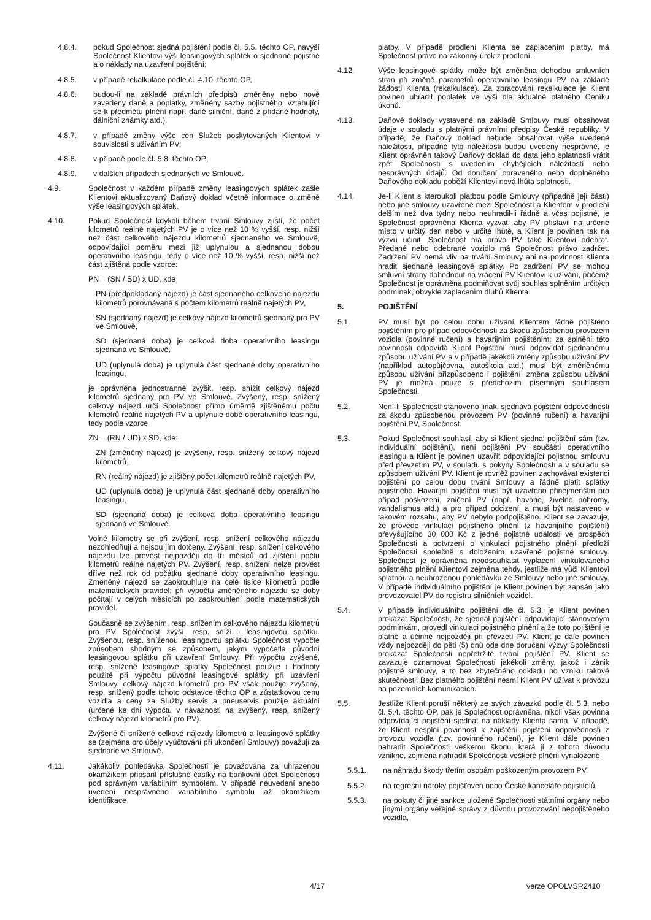4.8.4. pokud Společnost sjedná pojištění podle čl. 5.5. těchto OP, navýší Společnost Klientovi výši leasingových splátek o sjednané pojistné a o náklady na uzavření pojištění;
4.8.5. v případě rekalkulace podle čl. 4.10. těchto OP,
4.8.6. budou-li na základě právních předpisů změněny nebo nově zavedeny daně a poplatky, změněny sazby pojistného, vztahující se k předmětu plnění např. daně silniční, daně z přidané hodnoty, dálniční známky atd.),
4.8.7. v případě změny výše cen Služeb poskytovaných Klientovi v souvislosti s užíváním PV;
4.8.8. v případě podle čl. 5.8. těchto OP;
4.8.9. v dalších případech sjednaných ve Smlouvě.
4.9. Společnost v každém případě změny leasingových splátek zašle Klientovi aktualizovaný Daňový doklad včetně informace o změně výše leasingových splátek.
4.10. Pokud Společnost kdykoli během trvání Smlouvy zjistí, že počet kilometrů reálně najetých PV je o více než 10 % vyšší, resp. nižší než část celkového nájezdu kilometrů sjednaného ve Smlouvě, odpovídající poměru mezi již uplynulou a sjednanou dobou operativního leasingu, tedy o více než 10 % vyšší, resp. nižší než část zjištěná podle vzorce:
PN = (SN / SD) x UD, kde
PN (předpokládaný nájezd) je část sjednaného celkového nájezdu kilometrů porovnávaná s počtem kilometrů reálně najetých PV,
SN (sjednaný nájezd) je celkový nájezd kilometrů sjednaný pro PV ve Smlouvě,
SD (sjednaná doba) je celková doba operativního leasingu sjednaná ve Smlouvě,
UD (uplynulá doba) je uplynulá část sjednané doby operativního leasingu,
je oprávněna jednostranně zvýšit, resp. snížit celkový nájezd kilometrů sjednaný pro PV ve Smlouvě. Zvýšený, resp. snížený celkový nájezd určí Společnost přímo úměrně zjištěnému počtu kilometrů reálně najetých PV a uplynulé době operativního leasingu, tedy podle vzorce
ZN = (RN / UD) x SD, kde:
ZN (změněný nájezd) je zvýšený, resp. snížený celkový nájezd kilometrů,
RN (reálný nájezd) je zjištěný počet kilometrů reálně najetých PV,
UD (uplynulá doba) je uplynulá část sjednané doby operativního leasingu,
SD (sjednaná doba) je celková doba operativního leasingu sjednaná ve Smlouvě.
Volné kilometry se při zvýšení, resp. snížení celkového nájezdu nezohledňují a nejsou jím dotčeny. Zvýšení, resp. snížení celkového nájezdu lze provést nejpozději do tří měsíců od zjištění počtu kilometrů reálně najetých PV. Zvýšení, resp. snížení nelze provést dříve než rok od počátku sjednané doby operativního leasingu. Změněný nájezd se zaokrouhluje na celé tisíce kilometrů podle matematických pravidel; při výpočtu změněného nájezdu se doby počítají v celých měsících po zaokrouhlení podle matematických pravidel.
Současně se zvýšením, resp. snížením celkového nájezdu kilometrů pro PV Společnost zvýší, resp. sníží i leasingovou splátku. Zvýšenou, resp. sníženou leasingovou splátku Společnost vypočte způsobem shodným se způsobem, jakým vypočetla původní leasingovou splátku při uzavření Smlouvy. Při výpočtu zvýšené, resp. snížené leasingové splátky Společnost použije i hodnoty použité při výpočtu původní leasingové splátky při uzavření Smlouvy, celkový nájezd kilometrů pro PV však použije zvýšený, resp. snížený podle tohoto odstavce těchto OP a zůstatkovou cenu vozidla a ceny za Služby servis a pneuservis použije aktuální (určené ke dni výpočtu v návaznosti na zvýšený, resp. snížený celkový nájezd kilometrů pro PV).
Zvýšené či snížené celkové nájezdy kilometrů a leasingové splátky se (zejména pro účely vyúčtování při ukončení Smlouvy) považují za sjednané ve Smlouvě.
4.11. Jakákoliv pohledávka Společnosti je považována za uhrazenou okamžikem připsání příslušné částky na bankovní účet Společnosti pod správným variabilním symbolem. V případě neuvedení anebo uvedení nesprávného variabilního symbolu až okamžikem identifikace
platby. V případě prodlení Klienta se zaplacením platby, má Společnost právo na zákonný úrok z prodlení.
4.12. Výše leasingové splátky může být změněna dohodou smluvních stran při změně parametrů operativního leasingu PV na základě žádosti Klienta (rekalkulace). Za zpracování rekalkulace je Klient povinen uhradit poplatek ve výši dle aktuálně platného Ceníku úkonů.
4.13. Daňové doklady vystavené na základě Smlouvy musí obsahovat údaje v souladu s platnými právními předpisy České republiky. V případě, že Daňový doklad nebude obsahovat výše uvedené náležitosti, případně tyto náležitosti budou uvedeny nesprávně, je Klient oprávněn takový Daňový doklad do data jeho splatnosti vrátit zpět Společnosti s uvedením chybějících náležitostí nebo nesprávných údajů. Od doručení opraveného nebo doplněného Daňového dokladu poběží Klientovi nová lhůta splatnosti.
4.14. Je-li Klient s kteroukoli platbou podle Smlouvy (případně její částí) nebo jiné smlouvy uzavřené mezi Společností a Klientem v prodlení delším než dva týdny nebo neuhradil-li řádně a včas pojistné, je Společnost oprávněna Klienta vyzvat, aby PV přistavil na určené místo v určitý den nebo v určité lhůtě, a Klient je povinen tak na výzvu učinit. Společnost má právo PV také Klientovi odebrat. Předané nebo odebrané vozidlo má Společnost právo zadržet. Zadržení PV nemá vliv na trvání Smlouvy ani na povinnost Klienta hradit sjednané leasingové splátky. Po zadržení PV se mohou smluvní strany dohodnout na vrácení PV Klientovi k užívání, přičemž Společnost je oprávněna podmiňovat svůj souhlas splněním určitých podmínek, obvykle zaplacením dluhů Klienta.
5. POJIŠTĚNÍ
5.1. PV musí být po celou dobu užívání Klientem řádně pojištěno pojištěním pro případ odpovědnosti za škodu způsobenou provozem vozidla (povinné ručení) a havarijním pojištěním; za splnění této povinnosti odpovídá Klient Pojištění musí odpovídat sjednanému způsobu užívání PV a v případě jakékoli změny způsobu užívání PV (například autopůjčovna, autoškola atd.) musí být změněnému způsobu užívání přizpůsobeno i pojištění; změna způsobu užívání PV je možná pouze s předchozím písemným souhlasem Společnosti.
5.2. Není-li Společností stanoveno jinak, sjednává pojištění odpovědnosti za škodu způsobenou provozem PV (povinné ručení) a havarijní pojištění PV, Společnost.
5.3. Pokud Společnost souhlasí, aby si Klient sjednal pojištění sám (tzv. individuální pojištění), není pojištění PV součástí operativního leasingu a Klient je povinen uzavřít odpovídající pojistnou smlouvu před převzetím PV, v souladu s pokyny Společnosti a v souladu se způsobem užívání PV. Klient je rovněž povinen zachovávat existenci pojištění po celou dobu trvání Smlouvy a řádně platit splátky pojistného. Havarijní pojištění musí být uzavřeno přinejmenším pro případ poškození, zničení PV (např. havárie, živelné pohromy, vandalismus atd.) a pro případ odcizení, a musí být nastaveno v takovém rozsahu, aby PV nebylo podpojištěno. Klient se zavazuje, že provede vinkulaci pojistného plnění (z havarijního pojištění) převyšujícího 30 000 Kč z jedné pojistné události ve prospěch Společnosti a potvrzení o vinkulaci pojistného plnění předloží Společnosti společně s doložením uzavřené pojistné smlouvy. Společnost je oprávněna neodsouhlasit vyplacení vinkulovaného pojistného plnění Klientovi zejména tehdy, jestliže má vůči Klientovi splatnou a neuhrazenou pohledávku ze Smlouvy nebo jiné smlouvy. V případě individuálního pojištění je Klient povinen být zapsán jako provozovatel PV do registru silničních vozidel.
5.4. V případě individuálního pojištění dle čl. 5.3. je Klient povinen prokázat Společnosti, že sjednal pojištění odpovídající stanoveným podmínkám, provedl vinkulaci pojistného plnění a že toto pojištění je platné a účinné nejpozději při převzetí PV. Klient je dále povinen vždy nejpozději do pěti (5) dnů ode dne doručení výzvy Společnosti prokázat Společnosti nepřetržité trvání pojištění PV. Klient se zavazuje oznamovat Společnosti jakékoli změny, jakož i zánik pojistné smlouvy, a to bez zbytečného odkladu po vzniku takové skutečnosti. Bez platného pojištění nesmí Klient PV užívat k provozu na pozemních komunikacích.
5.5. Jestliže Klient poruší některý ze svých závazků podle čl. 5.3. nebo čl. 5.4. těchto OP, pak je Společnost oprávněna, nikoli však povinna odpovídající pojištění sjednat na náklady Klienta sama. V případě, že Klient nesplní povinnost k zajištění pojištění odpovědnosti z provozu vozidla (tzv. povinného ručení), je Klient dále povinen nahradit Společnosti veškerou škodu, která jí z tohoto důvodu vznikne, zejména nahradit Společnosti veškeré plnění vynaložené
5.5.1. na náhradu škody třetím osobám poškozeným provozem PV,
5.5.2. na regresní nároky pojišťoven nebo České kanceláře pojistitelů,
5.5.3. na pokuty či jiné sankce uložené Společnosti státními orgány nebo jinými orgány veřejné správy z důvodu provozování nepojištěného vozidla,
4/17 verze OPOLVSR2410